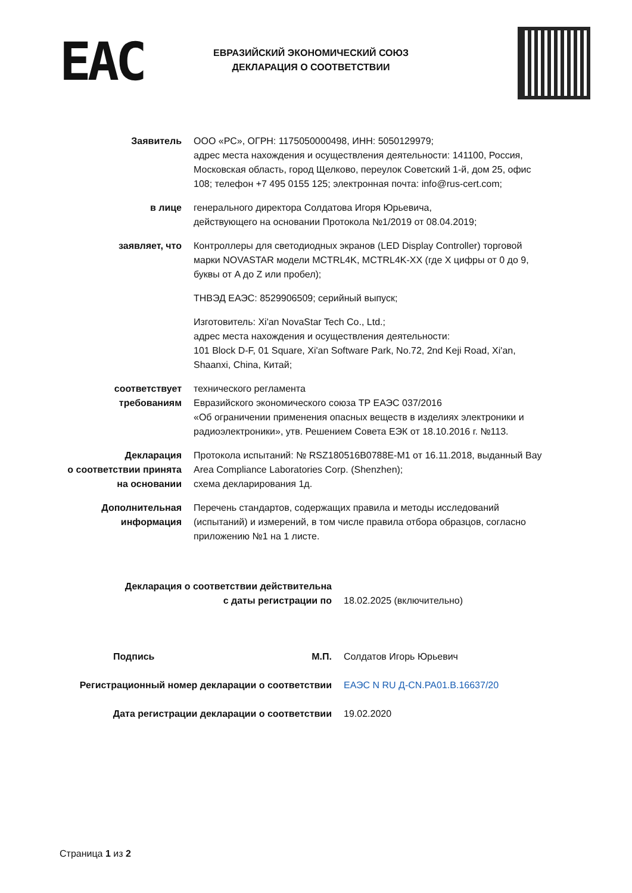EAC
ЕВРАЗИЙСКИЙ ЭКОНОМИЧЕСКИЙ СОЮЗ
ДЕКЛАРАЦИЯ О СООТВЕТСТВИИ
Заявитель ООО «РС», ОГРН: 1175050000498, ИНН: 5050129979;
адрес места нахождения и осуществления деятельности: 141100, Россия, Московская область, город Щелково, переулок Советский 1-й, дом 25, офис 108; телефон +7 495 0155 125; электронная почта: info@rus-cert.com;
в лице генерального директора Солдатова Игоря Юрьевича,
действующего на основании Протокола №1/2019 от 08.04.2019;
заявляет, что Контроллеры для светодиодных экранов (LED Display Controller) торговой марки NOVASTAR модели MCTRL4K, MCTRL4K-XX (где X цифры от 0 до 9, буквы от A до Z или пробел);
ТНВЭД ЕАЭС: 8529906509; серийный выпуск;
Изготовитель: Xi'an NovaStar Tech Co., Ltd.;
адрес места нахождения и осуществления деятельности:
101 Block D-F, 01 Square, Xi'an Software Park, No.72, 2nd Keji Road, Xi'an, Shaanxi, China, Китай;
соответствует
требованиям
технического регламента
Евразийского экономического союза ТР ЕАЭС 037/2016
«Об ограничении применения опасных веществ в изделиях электроники и радиоэлектроники», утв. Решением Совета ЕЭК от 18.10.2016 г. №113.
Декларация
о соответствии принята
на основании
Протокола испытаний: № RSZ180516B0788E-M1 от 16.11.2018, выданный Bay Area Compliance Laboratories Corp. (Shenzhen);
схема декларирования 1д.
Дополнительная
информация
Перечень стандартов, содержащих правила и методы исследований (испытаний) и измерений, в том числе правила отбора образцов, согласно приложению №1 на 1 листе.
Декларация о соответствии действительна
с даты регистрации по
18.02.2025 (включительно)
Подпись М.П. Солдатов Игорь Юрьевич
Регистрационный номер декларации о соответствии ЕАЭС N RU Д-CN.РА01.В.16637/20
Дата регистрации декларации о соответствии 19.02.2020
Страница 1 из 2